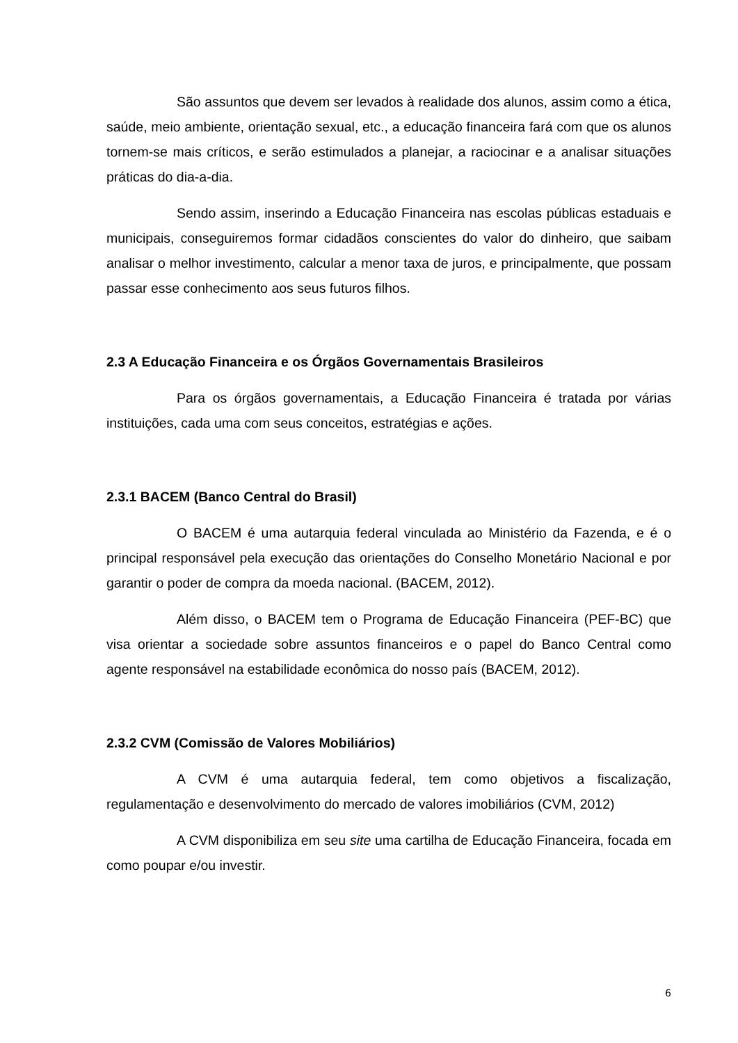São assuntos que devem ser levados à realidade dos alunos, assim como a ética, saúde, meio ambiente, orientação sexual, etc., a educação financeira fará com que os alunos tornem-se mais críticos, e serão estimulados a planejar, a raciocinar e a analisar situações práticas do dia-a-dia.
Sendo assim, inserindo a Educação Financeira nas escolas públicas estaduais e municipais, conseguiremos formar cidadãos conscientes do valor do dinheiro, que saibam analisar o melhor investimento, calcular a menor taxa de juros, e principalmente, que possam passar esse conhecimento aos seus futuros filhos.
2.3 A Educação Financeira e os Órgãos Governamentais Brasileiros
Para os órgãos governamentais, a Educação Financeira é tratada por várias instituições, cada uma com seus conceitos, estratégias e ações.
2.3.1 BACEM (Banco Central do Brasil)
O BACEM é uma autarquia federal vinculada ao Ministério da Fazenda, e é o principal responsável pela execução das orientações do Conselho Monetário Nacional e por garantir o poder de compra da moeda nacional. (BACEM, 2012).
Além disso, o BACEM tem o Programa de Educação Financeira (PEF-BC) que visa orientar a sociedade sobre assuntos financeiros e o papel do Banco Central como agente responsável na estabilidade econômica do nosso país (BACEM, 2012).
2.3.2 CVM (Comissão de Valores Mobiliários)
A CVM é uma autarquia federal, tem como objetivos a fiscalização, regulamentação e desenvolvimento do mercado de valores imobiliários (CVM, 2012)
A CVM disponibiliza em seu site uma cartilha de Educação Financeira, focada em como poupar e/ou investir.
6